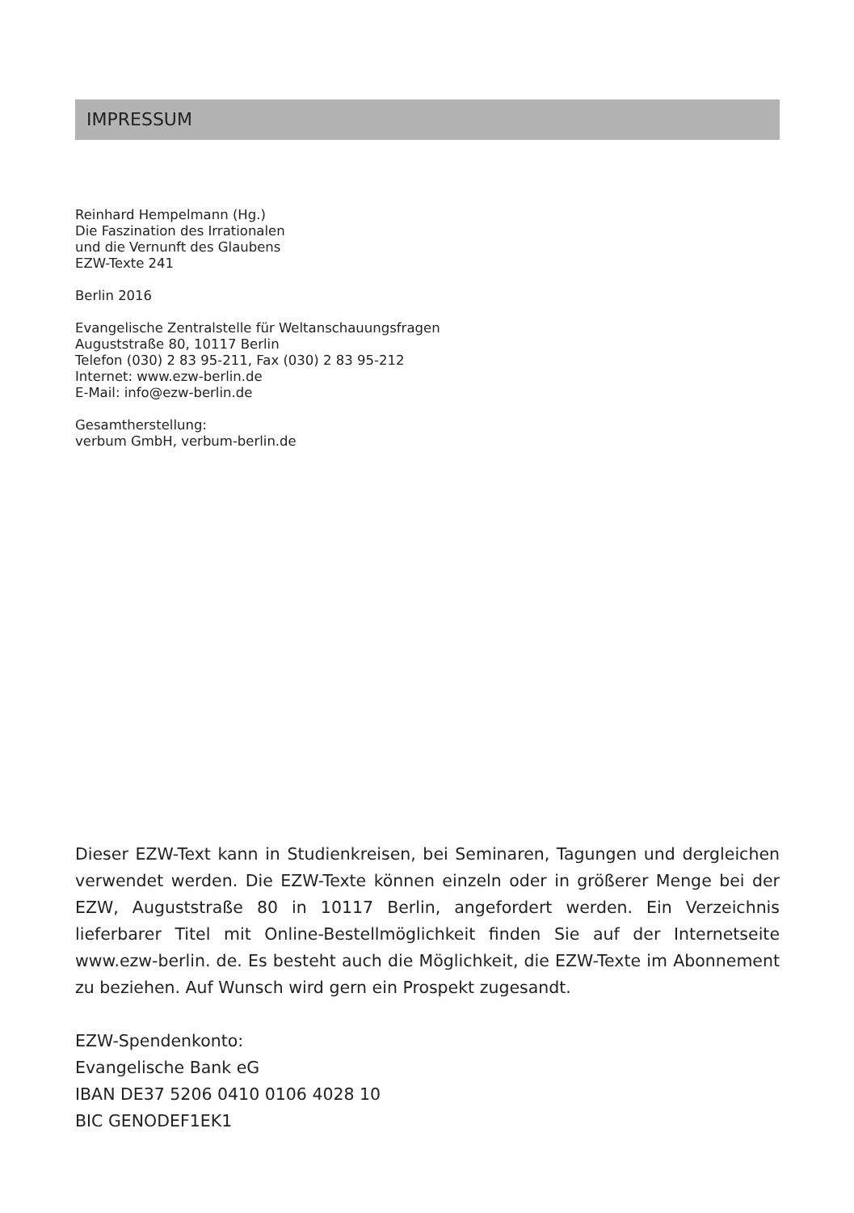IMPRESSUM
Reinhard Hempelmann (Hg.)
Die Faszination des Irrationalen
und die Vernunft des Glaubens
EZW-Texte 241
Berlin 2016
Evangelische Zentralstelle für Weltanschauungsfragen
Auguststraße 80, 10117 Berlin
Telefon (030) 2 83 95-211, Fax (030) 2 83 95-212
Internet: www.ezw-berlin.de
E-Mail: info@ezw-berlin.de
Gesamtherstellung:
verbum GmbH, verbum-berlin.de
Dieser EZW-Text kann in Studienkreisen, bei Seminaren, Tagungen und dergleichen verwendet werden. Die EZW-Texte können einzeln oder in größerer Menge bei der EZW, Auguststraße 80 in 10117 Berlin, angefordert werden. Ein Verzeichnis lieferbarer Titel mit Online-Bestellmöglichkeit finden Sie auf der Internetseite www.ezw-berlin. de. Es besteht auch die Möglichkeit, die EZW-Texte im Abonnement zu beziehen. Auf Wunsch wird gern ein Prospekt zugesandt.
EZW-Spendenkonto:
Evangelische Bank eG
IBAN DE37 5206 0410 0106 4028 10
BIC GENODEF1EK1